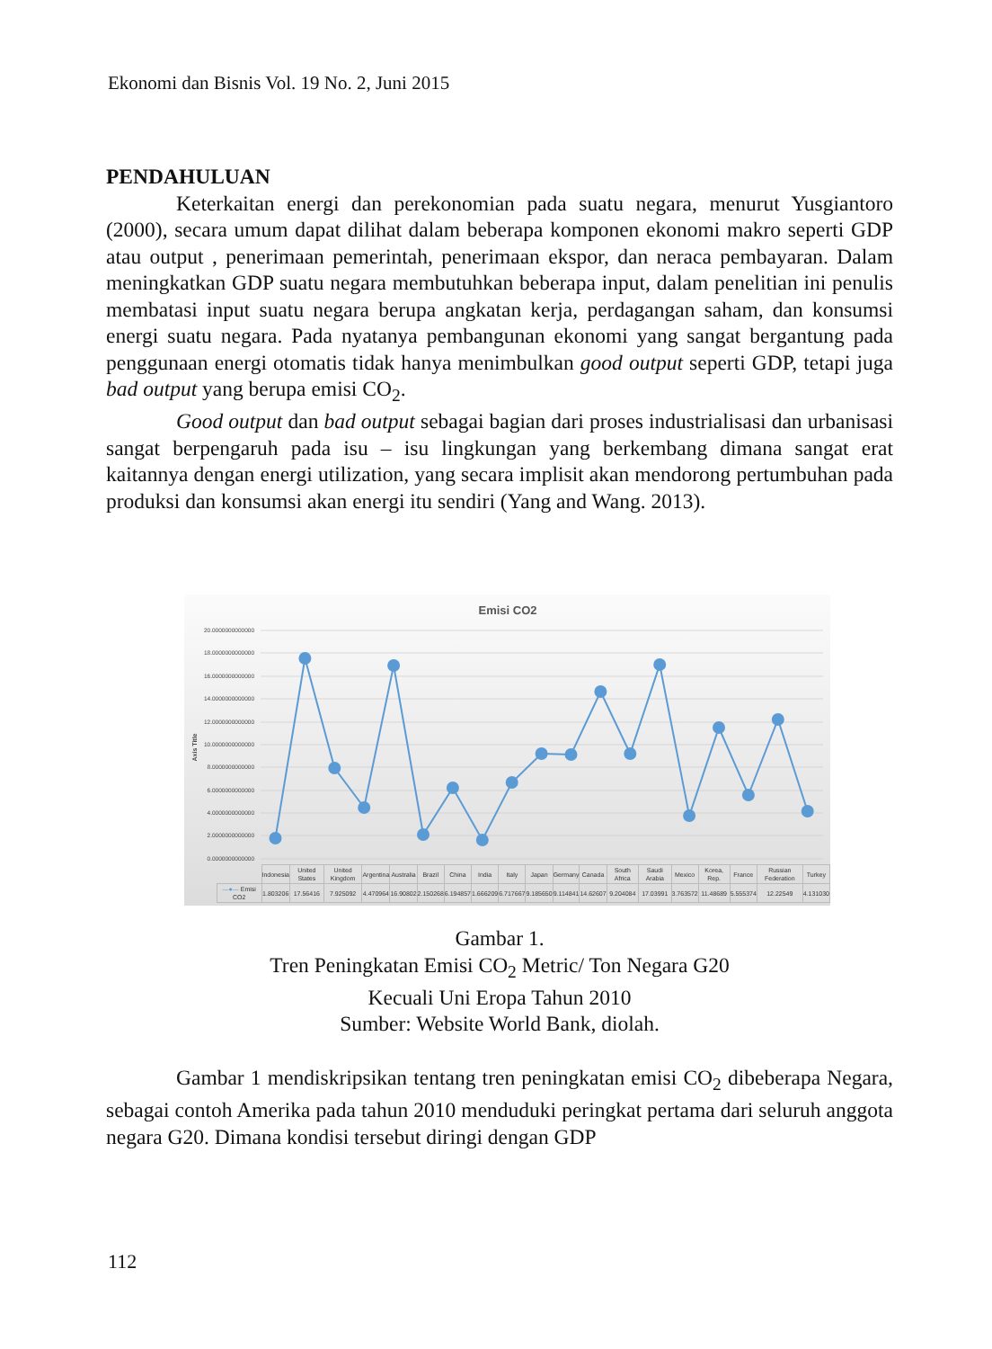Ekonomi dan Bisnis Vol. 19 No. 2, Juni 2015
PENDAHULUAN
Keterkaitan energi dan perekonomian pada suatu negara, menurut Yusgiantoro (2000), secara umum dapat dilihat dalam beberapa komponen ekonomi makro seperti GDP atau output , penerimaan pemerintah, penerimaan ekspor, dan neraca pembayaran. Dalam meningkatkan GDP suatu negara membutuhkan beberapa input, dalam penelitian ini penulis membatasi input suatu negara berupa angkatan kerja, perdagangan saham, dan konsumsi energi suatu negara. Pada nyatanya pembangunan ekonomi yang sangat bergantung pada penggunaan energi otomatis tidak hanya menimbulkan good output seperti GDP, tetapi juga bad output yang berupa emisi CO<sub>2</sub>.
Good output dan bad output sebagai bagian dari proses industrialisasi dan urbanisasi sangat berpengaruh pada isu – isu lingkungan yang berkembang dimana sangat erat kaitannya dengan energi utilization, yang secara implisit akan mendorong pertumbuhan pada produksi dan konsumsi akan energi itu sendiri (Yang and Wang. 2013).
Emisi CO2
20.0000000000000
18.0000000000000
16.0000000000000
14.0000000000000
12.0000000000000
10.0000000000000
8.0000000000000
6.0000000000000
4.0000000000000
2.0000000000000
0.0000000000000
Axis Title
| | Indonesia | United States | United Kingdom | Argentina | Australia | Brazil | China | India | Italy | Japan | Germany | Canada | South Africa | Saudi Arabia | Mexico | Korea, Rep. | France | Russian Federation | Turkey |
| --- | --- | --- | --- | --- | --- | --- | --- | --- | --- | --- | --- | --- | --- | --- | --- | --- | --- | --- | --- |
| —●— Emisi CO2 | 1.803206 | 17.56416 | 7.925092 | 4.470964 | 16.90802 | 2.150268 | 6.194857 | 1.666209 | 6.717667 | 9.185650 | 9.114841 | 14.62607 | 9.204084 | 17.03991 | 3.763572 | 11.48689 | 5.555374 | 12.22549 | 4.131030 |
Gambar 1.
Tren Peningkatan Emisi CO<sub>2</sub> Metric/ Ton Negara G20
Kecuali Uni Eropa Tahun 2010
Sumber: Website World Bank, diolah.
Gambar 1 mendiskripsikan tentang tren peningkatan emisi CO<sub>2</sub> dibeberapa Negara, sebagai contoh Amerika pada tahun 2010 menduduki peringkat pertama dari seluruh anggota negara G20. Dimana kondisi tersebut diringi dengan GDP
112